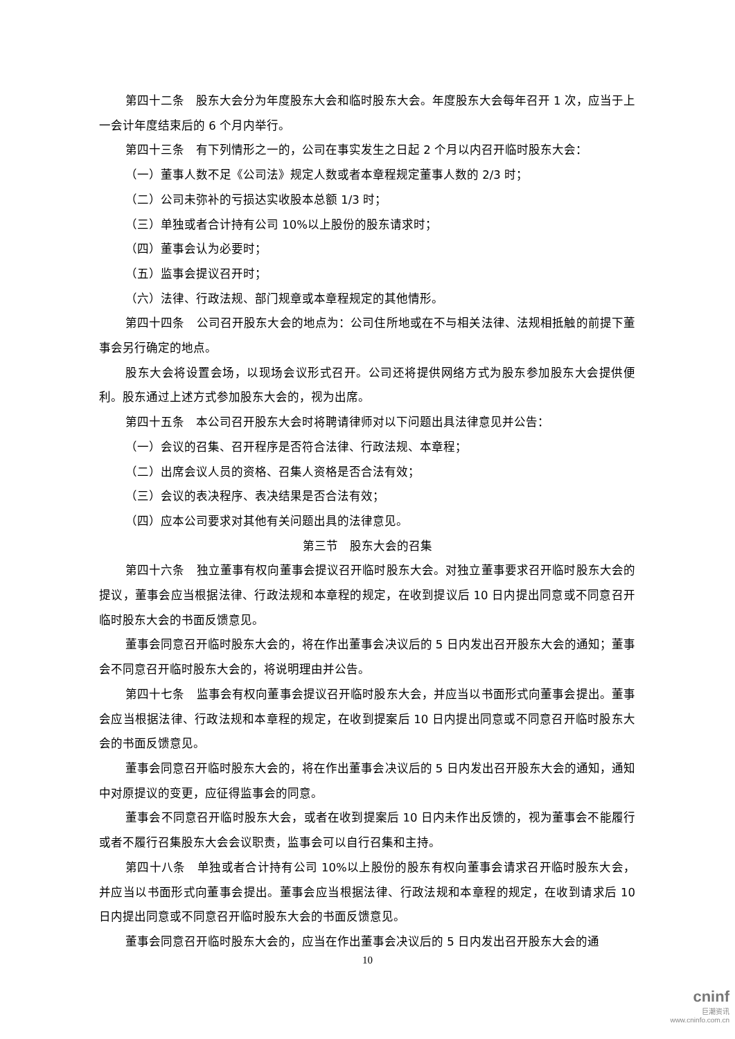第四十二条　股东大会分为年度股东大会和临时股东大会。年度股东大会每年召开 1 次，应当于上一会计年度结束后的 6 个月内举行。
第四十三条　有下列情形之一的，公司在事实发生之日起 2 个月以内召开临时股东大会：
（一）董事人数不足《公司法》规定人数或者本章程规定董事人数的 2/3 时；
（二）公司未弥补的亏损达实收股本总额 1/3 时；
（三）单独或者合计持有公司 10%以上股份的股东请求时；
（四）董事会认为必要时；
（五）监事会提议召开时；
（六）法律、行政法规、部门规章或本章程规定的其他情形。
第四十四条　公司召开股东大会的地点为：公司住所地或在不与相关法律、法规相抵触的前提下董事会另行确定的地点。
股东大会将设置会场，以现场会议形式召开。公司还将提供网络方式为股东参加股东大会提供便利。股东通过上述方式参加股东大会的，视为出席。
第四十五条　本公司召开股东大会时将聘请律师对以下问题出具法律意见并公告：
（一）会议的召集、召开程序是否符合法律、行政法规、本章程；
（二）出席会议人员的资格、召集人资格是否合法有效；
（三）会议的表决程序、表决结果是否合法有效；
（四）应本公司要求对其他有关问题出具的法律意见。
第三节　股东大会的召集
第四十六条　独立董事有权向董事会提议召开临时股东大会。对独立董事要求召开临时股东大会的提议，董事会应当根据法律、行政法规和本章程的规定，在收到提议后 10 日内提出同意或不同意召开临时股东大会的书面反馈意见。
董事会同意召开临时股东大会的，将在作出董事会决议后的 5 日内发出召开股东大会的通知；董事会不同意召开临时股东大会的，将说明理由并公告。
第四十七条　监事会有权向董事会提议召开临时股东大会，并应当以书面形式向董事会提出。董事会应当根据法律、行政法规和本章程的规定，在收到提案后 10 日内提出同意或不同意召开临时股东大会的书面反馈意见。
董事会同意召开临时股东大会的，将在作出董事会决议后的 5 日内发出召开股东大会的通知，通知中对原提议的变更，应征得监事会的同意。
董事会不同意召开临时股东大会，或者在收到提案后 10 日内未作出反馈的，视为董事会不能履行或者不履行召集股东大会会议职责，监事会可以自行召集和主持。
第四十八条　单独或者合计持有公司 10%以上股份的股东有权向董事会请求召开临时股东大会，并应当以书面形式向董事会提出。董事会应当根据法律、行政法规和本章程的规定，在收到请求后 10 日内提出同意或不同意召开临时股东大会的书面反馈意见。
董事会同意召开临时股东大会的，应当在作出董事会决议后的 5 日内发出召开股东大会的通
10
cninf
巨潮资讯
www.cninfo.com.cn